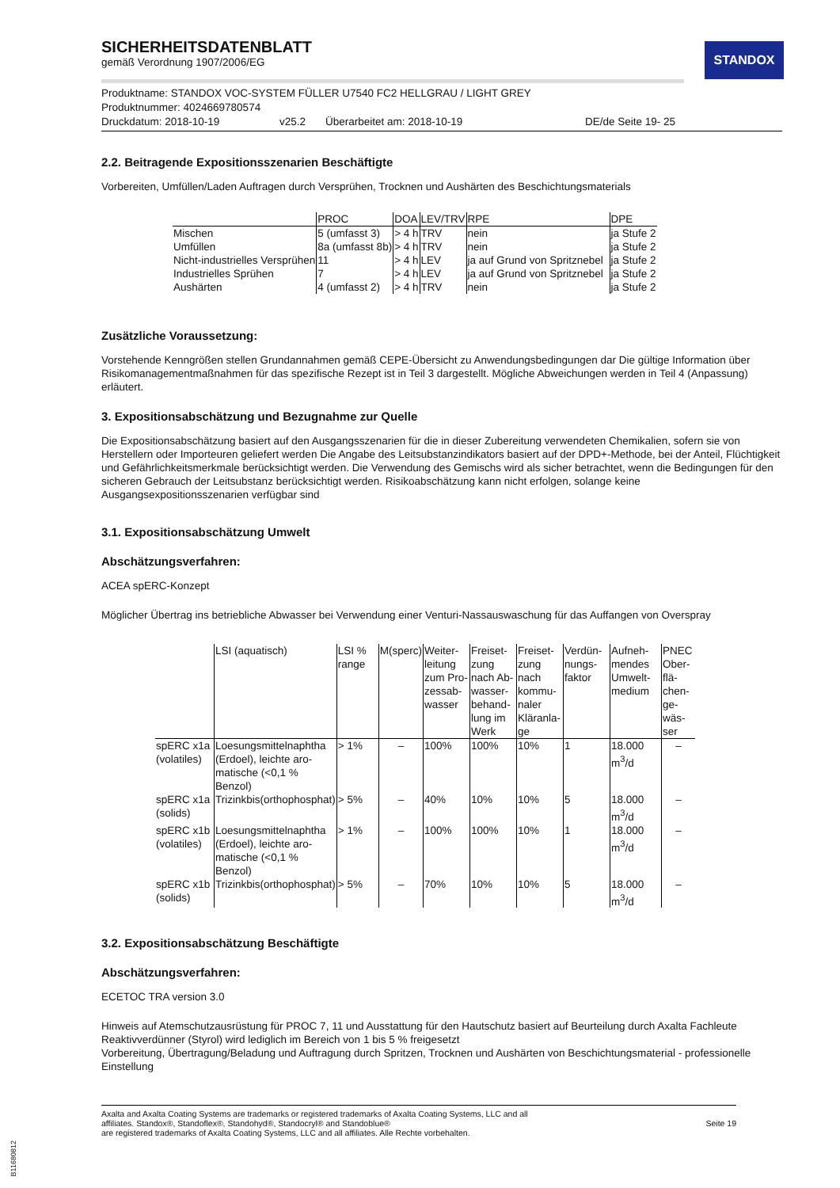STANDOX
SICHERHEITSDATENBLATT
gemäß Verordnung 1907/2006/EG
Produktname: STANDOX VOC-SYSTEM FÜLLER U7540 FC2 HELLGRAU / LIGHT GREY
Produktnummer: 4024669780574
Druckdatum: 2018-10-19 v25.2 Überarbeitet am: 2018-10-19 DE/de Seite 19- 25
2.2. Beitragende Expositionsszenarien Beschäftigte
Vorbereiten, Umfüllen/Laden Auftragen durch Versprühen, Trocknen und Aushärten des Beschichtungsmaterials
| | PROC | DOA | LEV/TRV | RPE | DPE |
| --- | --- | --- | --- | --- | --- |
| Mischen | 5 (umfasst 3) | > 4 h | TRV | nein | ja Stufe 2 |
| Umfüllen | 8a (umfasst 8b) | > 4 h | TRV | nein | ja Stufe 2 |
| Nicht-industrielles Versprühen | 11 | > 4 h | LEV | ja auf Grund von Spritznebel | ja Stufe 2 |
| Industrielles Sprühen | 7 | > 4 h | LEV | ja auf Grund von Spritznebel | ja Stufe 2 |
| Aushärten | 4 (umfasst 2) | > 4 h | TRV | nein | ja Stufe 2 |
Zusätzliche Voraussetzung:
Vorstehende Kenngrößen stellen Grundannahmen gemäß CEPE-Übersicht zu Anwendungsbedingungen dar Die gültige Information über Risikomanagementmaßnahmen für das spezifische Rezept ist in Teil 3 dargestellt. Mögliche Abweichungen werden in Teil 4 (Anpassung) erläutert.
3. Expositionsabschätzung und Bezugnahme zur Quelle
Die Expositionsabschätzung basiert auf den Ausgangsszenarien für die in dieser Zubereitung verwendeten Chemikalien, sofern sie von Herstellern oder Importeuren geliefert werden Die Angabe des Leitsubstanzindikators basiert auf der DPD+-Methode, bei der Anteil, Flüchtigkeit und Gefährlichkeitsmerkmale berücksichtigt werden. Die Verwendung des Gemischs wird als sicher betrachtet, wenn die Bedingungen für den sicheren Gebrauch der Leitsubstanz berücksichtigt werden. Risikoabschätzung kann nicht erfolgen, solange keine Ausgangsexpositionsszenarien verfügbar sind
3.1. Expositionsabschätzung Umwelt
Abschätzungsverfahren:
ACEA spERC-Konzept
Möglicher Übertrag ins betriebliche Abwasser bei Verwendung einer Venturi-Nassauswaschung für das Auffangen von Overspray
| | LSI (aquatisch) | LSI % range | M(sperc) | Weiter-leitung zum Pro-zessab-wasser | Freiset-zung nach Ab-wasser-behand-lung im Werk | Freiset-zung nach kommu-naler Kläranla-ge | Verdün-nungs-faktor | Aufneh-mendes Umwelt-medium | PNEC Ober-flä-chen-ge-wäs-ser |
| --- | --- | --- | --- | --- | --- | --- | --- | --- | --- |
| spERC x1a (volatiles) | Loesungsmittelnaphtha (Erdoel), leichte aro-matische (<0,1 % Benzol) | > 1% | – | 100% | 100% | 10% | 1 | 18.000 m<sup>3</sup>/d | – |
| spERC x1a (solids) | Trizinkbis(orthophosphat) | > 5% | – | 40% | 10% | 10% | 5 | 18.000 m<sup>3</sup>/d | – |
| spERC x1b (volatiles) | Loesungsmittelnaphtha (Erdoel), leichte aro-matische (<0,1 % Benzol) | > 1% | – | 100% | 100% | 10% | 1 | 18.000 m<sup>3</sup>/d | – |
| spERC x1b (solids) | Trizinkbis(orthophosphat) | > 5% | – | 70% | 10% | 10% | 5 | 18.000 m<sup>3</sup>/d | – |
3.2. Expositionsabschätzung Beschäftigte
Abschätzungsverfahren:
ECETOC TRA version 3.0
Hinweis auf Atemschutzausrüstung für PROC 7, 11 und Ausstattung für den Hautschutz basiert auf Beurteilung durch Axalta Fachleute Reaktivverdünner (Styrol) wird lediglich im Bereich von 1 bis 5 % freigesetzt
Vorbereitung, Übertragung/Beladung und Auftragung durch Spritzen, Trocknen und Aushärten von Beschichtungsmaterial - professionelle Einstellung
Axalta and Axalta Coating Systems are trademarks or registered trademarks of Axalta Coating Systems, LLC and all
affiliates. Standox®, Standoflex®, Standohyd®, Standocryl® and Standoblue®
are registered trademarks of Axalta Coating Systems, LLC and all affiliates. Alle Rechte vorbehalten.
Seite 19
B11680812